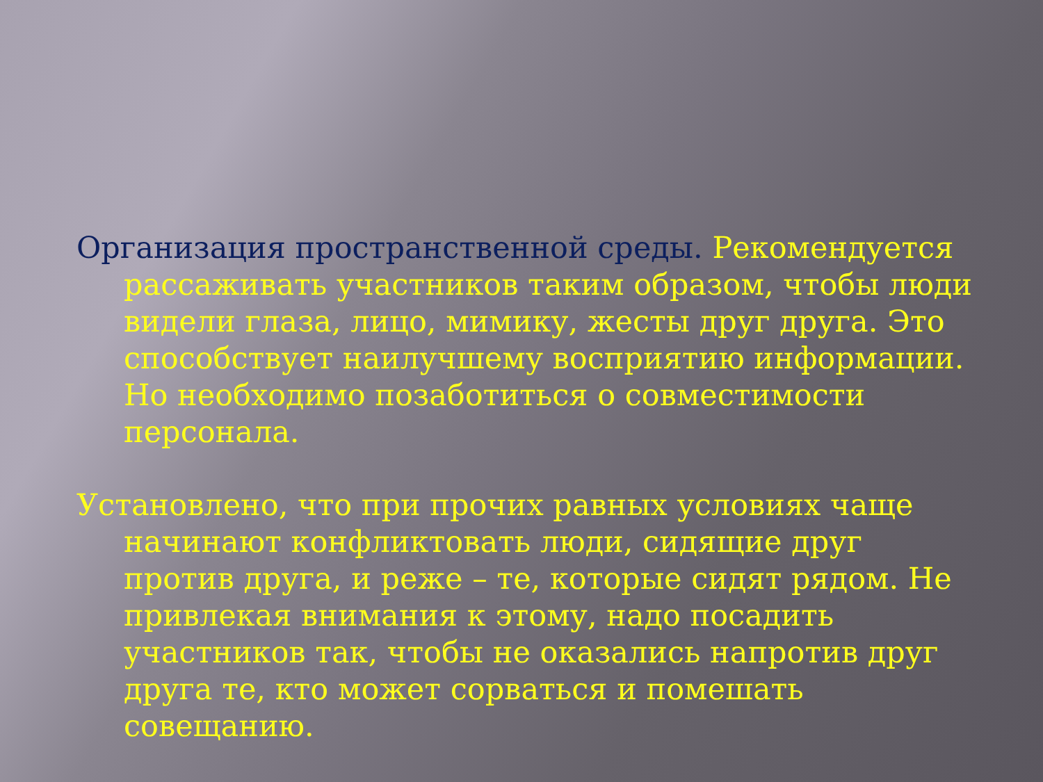Организация пространственной среды. Рекомендуется рассаживать участников таким образом, чтобы люди видели глаза, лицо, мимику, жесты друг друга. Это способствует наилучшему восприятию информации. Но необходимо позаботиться о совместимости персонала.
Установлено, что при прочих равных условиях чаще начинают конфликтовать люди, сидящие друг против друга, и реже – те, которые сидят рядом. Не привлекая внимания к этому, надо посадить участников так, чтобы не оказались напротив друг друга те, кто может сорваться и помешать совещанию.